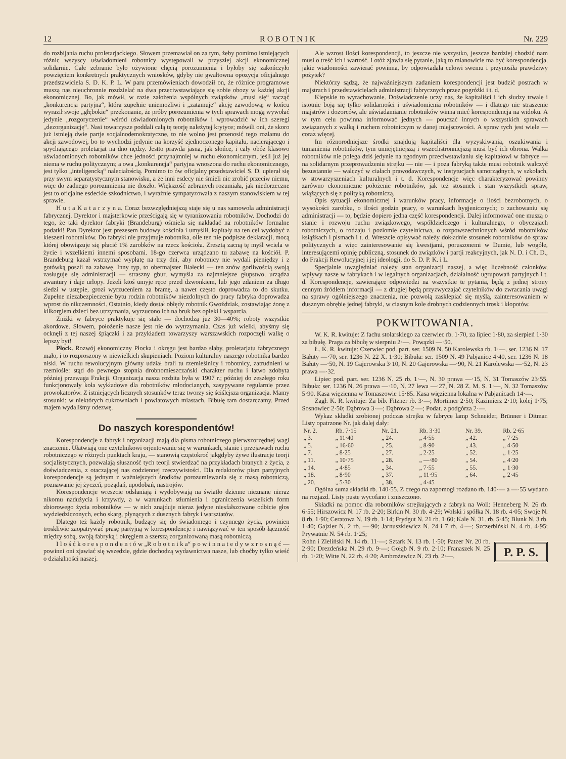12 R O B O T N I K Nr. 229
do rozbijania ruchu proletarjackiego. Słowem przemawiał on za tym, żeby pomimo istniejących różnic wszyscy uświadomieni robotnicy występowali w przyszłej akcji ekonomicznej solidarnie. Całe zebranie było ożywione chęcią porozumienia i byłoby się zakończyło powzięciem konkretnych praktycznych wniosków, gdyby nie gwałtowna opozycja oficjalnego przedstawiciela S. D. K. P. L. W paru przemówieniach dowodził on, że różnice programowe muszą nas nieuchronnie rozdzielać na dwa przeciwstawiające się sobie obozy w każdej akcji ekonomicznej. Bo, jak mówił, w razie założenia wspólnych związków „musi się“ zacząć „konkurencja partyjna“, która zupełnie uniemożliwi i „zatamuje“ akcję zawodową; w końcu wyraził swoje „głębokie“ przekonanie, że próby porozumienia w tych sprawach mogą wywołać jedynie „rozgoryczenie“ wśród uświadomionych robotników i wprowadzić w ich szeregi „dezorganizację“. Nasi towarzysze poddali całą tę teorję należytej krytyce; mówili oni, że skoro już istnieją dwie partje socjalnodemokratyczne, to nie wolno jest przenosić tego rozłamu do akcji zawodowej, bo to wychodzi jedynie na korzyść zjednoczonego kapitału, nacierającego i spychającego proletarjat na dno nędzy. Jestto prawda jasna, jak słońce, i cały obóz klasowo uświadomionych robotników chce jedności przynajmniej w ruchu ekonomicznym, jeśli już jej niema w ruchu politycznym; a owa „konkurencja“ partyjna wnoszona do ruchu ekonomicznego, jest tylko „inteligencką“ naleciałością. Pomimo to ów oficjalny przedstawiciel S. D. upierał się przy swym separatystycznym stanowisku, a że inni esdecy nie śmieli nic zrobić przeciw niemu, więc do żadnego porozumienia nie doszło. Większość zebranych rozumiała, jak niedorzeczne jest to oficjalne esdeckie szkodnictwo, i wyraźnie sympatyzowała z naszym stanowiskiem w tej sprawie.
H u t a K a t a r z y n a. Coraz bezwzględniejszą staje się u nas samowola administracji fabrycznej. Dyrektor i majsterkowie prześcigają się w tyranizowaniu robotników. Dochodzi do tego, że taki dyrektor fabryki (Brandeburg) ośmiela się nakładać na robotników formalne podatki! Pan Dyrektor jest prezesem budowy kościoła i umyślił, kapitały na ten cel wydobyć z kieszeni robotników. Do fabryki nie przyjmuje robotnika, oile ten nie podpisze deklaracji, mocą której obowiązuje się płacić 1% zarobków na rzecz kościoła. Zresztą zacną tę myśl wciela w życie i wszelkiemi innemi sposobami. 18-go czerwca urządzano tu zabawę na kościół. P. Brandeburg kazał wstrzymać wypłatę na trzy dni, aby robotnicy nie wydali pieniędzy i z gotówką poszli na zabawę. Inny typ, to obermajster Białecki — ten znów gorliwością swoją zasługuje się administracji — straszny gbur, wymyśla za najmniejsze głupstwo, urządza awantury i daje urlopy. Jeżeli ktoś umyje ręce przed dzwonkiem, lub jego zdaniem za długo siedzi w ustępie, grozi wyrzuceniem za bramę, a nawet często doprowadza to do skutku. Zupełne niezabezpieczenie bytu rodzin robotników niezdolnych do pracy fabryka doprowadza wprost do nikczemności. Ostatnio, kiedy dostał obłędy robotnik Gwoździak, zostawiając żonę z kilkorgiem dzieci bez utrzymania, wyrzucono ich na bruk bez opieki i wsparcia.
Zniżki w fabryce praktykuje się stale — dochodzą już 30—40%; roboty wszystkie akordowe. Słowem, położenie nasze jest nie do wytrzymania. Czas już wielki, abyśmy się ocknęli z tej naszej śpiączki i za przykładem towarzyszy warszawskich rozpoczęli walkę o lepszy byt!
Płock. Rozwój ekonomiczny Płocka i okręgu jest bardzo słaby, proletarjatu fabrycznego mało, i to rozproszony w niewielkich skupieniach. Poziom kulturalny naszego robotnika bardzo niski. W ruchu rewolucyjnym główny udział brali tu rzemieślnicy i robotnicy, zatrudnieni w rzemiośle: stąd do pewnego stopnia drobnomieszczański charakter ruchu i łatwo zdobyta później przewaga Frakcji. Organizacja nasza rozbita była w 1907 r.; później do zeszłego roku funkcjonowały koła wykładowe dla robotników młodocianych, zasypywane regularnie przez prowokatorów. Z istniejących licznych stosunków teraz tworzy się ściślejsza organizacja. Mamy stosunki: w niektórych cukrowniach i powiatowych miastach. Bibułę tam dostarczamy. Przed majem wydaliśmy odezwę.
Do naszych korespondentów!
Korespondencje z fabryk i organizacji mają dla pisma robotniczego pierwszorzędnej wagi znaczenie. Ułatwiają one czytelnikowi orjentowanie się w warunkach, stanie i przejawach ruchu robotniczego w różnych punktach kraju, — stanowią częstokroć jakgdyby żywe ilustracje teorji socjalistycznych, pozwalają słuszność tych teorji stwierdzać na przykładach branych z życia, z doświadczenia, z otaczającej nas codziennej rzeczywistości. Dla redaktorów pism partyjnych korespondencje są jednym z ważniejszych środków porozumiewania się z masą robotniczą, poznawanie jej życzeń, pożądań, upodobań, nastrojów.
Korespondencje wreszcie odsłaniają i wydobywają na światło dzienne nieznane nieraz nikomu nadużycia i krzywdy, a w warunkach stłumienia i ograniczenia wszelkich form zbiorowego życia robotników — w nich znajduje nieraz jedyne niesfałszowane odbicie głos wydziedziczonych, echo skarg, płynących z dusznych fabryk i warsztatów.
Dlatego też każdy robotnik, budzący się do świadomego i czynnego życia, powinien troskliwie zaopatrywać prasę partyjną w korespondencje i nawiązywać w ten sposób łączność między sobą, swoją fabryką i okręgiem a szerszą zorganizowaną masą robotniczą.
I l o ś ć k o r e s p o n d e n t ó w „R o b o t n i k a“ p o w i n n a t e d y w z r o s n ą ć — powinni oni zjawiać się wszedzie, gdzie dochodzą wydawnictwa nasze, lub choćby tylko wieść o działalności naszej.
Ale wzrost ilości korespondencji, to jeszcze nie wszystko, jeszcze bardziej chodzić nam musi o treść ich i wartość. I otóż zjawia się pytanie, jaką to mianowicie ma być korespondencja, jakie wiadomości zawierać powinna, by odpowiadała celowi swemu i przynosiła prawdziwy pożytek?
Niektórzy sądzą, że najważniejszym zadaniem korespondencji jest budzić postrach w majstrach i przedstawicielach administracji fabrycznych przez pogróżki i t. d.
Kiepskie to wyrachowanie. Doświadczenie uczy nas, że kapitaliści i ich słudzy trwale i istotnie boją się tylko solidarności i uświadomienia robotników — i dlatego nie straszenie majstrów i dozorców, ale uświadamianie robotników winna mieć korespondencja na widoku. A w tym celu powinna informować jednych — pouczać innych o wszystkich sprawach związanych z walką i ruchem robotniczym w danej miejscowości. A spraw tych jest wiele — coraz więcej.
Im różnorodniejsze środki znajdują kapitaliści dla wyzyskiwania, oszukiwania i tumanienia robotników, tym umiejętniejszą i wszechstronniejszą musi być ich obrona. Walka robotników nie polega dziś jedynie na zgodnym przeciwstawianiu się kapitałowi w fabryce — na solidarnym przeprowadzeniu strejku — nie — i poza fabryką także musi robotnik walczyć bezustannie — walczyć w ciałach prawodawczych, w instytucjach samorządnych, w szkołach, w stowarzyszeniach kulturalnych i t. d. Korespondencje więc charakteryzować powinny zarówno ekonomiczne położenie robotników, jak też stosunek i stan wszystkich spraw, wiążących się z polityką robotniczą.
Opis sytuacji ekonomicznej i warunków pracy, informacje o ilości bezrobotnych, o wysokości zarobku, o ilości godzin pracy, o warunkach hygjenicznych; o zachowaniu się administracji — to, będzie dopiero jedna część korespondencji. Dalej informować one muszą o stanie i rozwoju ruchu związkowego, współdzielczego i kulturalnego, o obyczajach robotniczych, o rodzaju i poziomie czytelnictwa, o rozpowszechnionych wśród robotników książkach i pismach i t. d. Wreszcie opisywać należy dokładnie stosunek robotników do spraw politycznych a więc zainteresowanie się kwestjami, poruszonemi w Dumie, lub wogóle, interesującemi opinję publiczną, stosunek do związków i partji reakcyjnych, jak N. D. i Ch. D., do Frakcji Rewolucyjnej i jej ideologji, do S. D. P. K. i L.
Specjalnie uwzględniać należy stan organizacji naszej, a więc liczebność członków, wpływy nasze w fabrykach i w legalnych organizacjach, działalność ugrupowań partyjnych i t. d. Korespondencje, zawierające odpowiedzi na wszystkie te pytania, będą z jednej strony cennym źródłem informacji — z drugiej będą przyzwyczajać czytelników do zwracania uwagi na sprawy ogólniejszego znaczenia, nie pozwolą zasklepiać się myślą, zainteresowaniem w dusznym obrębie jednej fabryki, w ciasnym kole drobnych codziennych trosk i kłopotów.
POKWITOWANIA.
W. K. R. kwituje: Z fachu stolarskiego za czerwiec rb. 1·70, za lipiec 1·80, za sierpień 1·30 za bibułę. Praga za bibułę w sierpniu 2·—. Powązki —·50.
Ł. K. R. kwituje: Czerwiec pod. part. ser. 1509 N. 50 Karolewska rb. 1·—, ser. 1236 N. 17 Bałuty —·70, ser. 1236 N. 22 X. 1·30; Bibuła: ser. 1509 N. 49 Pabjanice 4·40, ser. 1236 N. 18 Bałuty —·50, N. 19 Gajerowska 3·10, N. 20 Gajerowska —·90, N. 21 Karolewska —·52, N. 23 prawa —·32.
Lipiec pod. part. ser. 1236 N. 25 rb. 1·—, N. 30 prawa —·15, N. 31 Tomaszów 23·55. Bibuła: ser. 1236 N. 26 prawa —·10, N. 27 lewa —·27, N. 28 Z. M. S. 1·—, N. 32 Tomaszów 5·90. Kasa więzienna w Tomaszowie 15·85. Kasa więzienna lokalna w Pabjanicach 14·—.
Zagł. K. R. kwituje: Za bib. Fitzner rb. 3·—; Mortimer 2·50; Kazimierz 2·10; kolej 1·75; Sosnowiec 2·50; Dąbrowa 3·—; Dąbrowa 2·—; Podat. z podgórza 2·—.
Wykaz składki zrobionej podczas strejku w fabryce lamp Schneider, Brünner i Ditmar. Listy opatrzone Nr. jak dalej dały:
| Nr. 2. | Rb. 7·15 | Nr. 21. | Rb. 3·30 | Nr. 39. | Rb. 2·65 |
| „ 3. | „ 11·40 | „ 24. | „ 4·55 | „ 42. | „ 7·25 |
| „ 5. | „ 16·60 | „ 25. | „ 8·90 | „ 43. | „ 4·50 |
| „ 7. | „ 8·25 | „ 27. | „ 2·25 | „ 52. | „ 1·25 |
| „ 11. | „ 10·75 | „ 28. | „ —·80 | „ 54. | „ 4·20 |
| „ 14. | „ 4·85 | „ 34. | „ 7·55 | „ 55. | „ 1·30 |
| „ 18. | „ 8·90 | „ 37. | „ 11·95 | „ 64. | „ 2·45 |
| „ 20. | „ 5·30 | „ 38. | „ 4·45 | | |
Ogólna suma składki rb. 140·55. Z czego na zapomogi rozdano rb. 140·— a —·55 wydano na rozjazd. Listy puste wycofano i zniszczono.
Składki na pomoc dla robotników strejkujących z fabryk na Woli: Henneberg N. 26 rb. 6·55; Hirszowicz N. 17 rb. 2·20; Birkin N. 30 rb. 4·29; Wolski i spółka N. 18 rb. 4·05; Swoje N. 8 rb. 1·90; Ceratowa N. 19 rb. 1·14; Frydgut N. 21 rb. 1·60; Kale N. 31. rb. 5·45; Blunk N. 3 rb. 1·40; Gajzler N. 2 rb. —·90; Jarnuszkiewicz N. 24 i 7 rb. 4·—; Szczerbiński N. 4 rb. 4·95; Prywatnie N. 54 rb. 1·25;
P. P. S.
Rohn i Zieliński N. 14 rb. 11·—; Sztark N. 13 rb. 1·50; Patzer Nr. 20 rb. 2·90; Drezdeńska N. 29 rb. 9·—; Gołąb N. 9 rb. 2·10; Franaszek N. 25 rb. 1·20; Witte N. 22 rb. 4·20; Ambrożewicz N. 23 rb. 2·—.